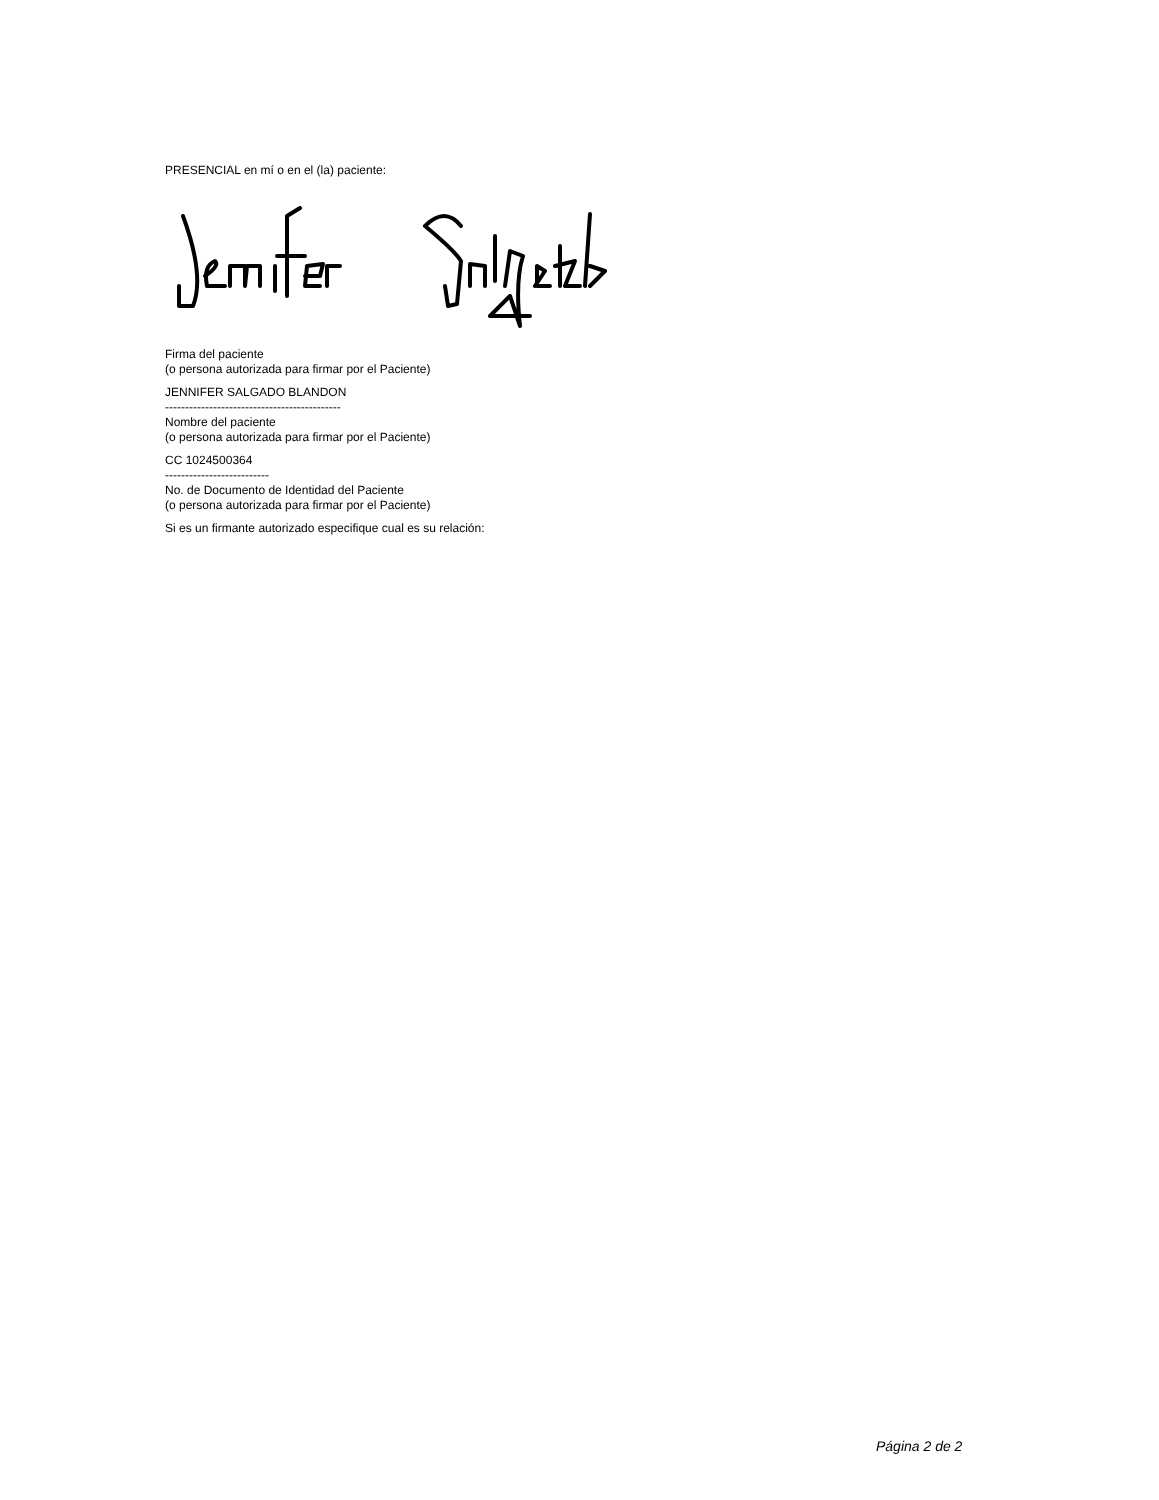PRESENCIAL en mí o en el (la) paciente:
Firma del paciente
(o persona autorizada para firmar por el Paciente)
JENNIFER SALGADO BLANDON
--------------------------------------------
Nombre del paciente
(o persona autorizada para firmar por el Paciente)
CC 1024500364
--------------------------
No. de Documento de Identidad del Paciente
(o persona autorizada para firmar por el Paciente)
Si es un firmante autorizado especifique cual es su relación:
Página 2 de 2